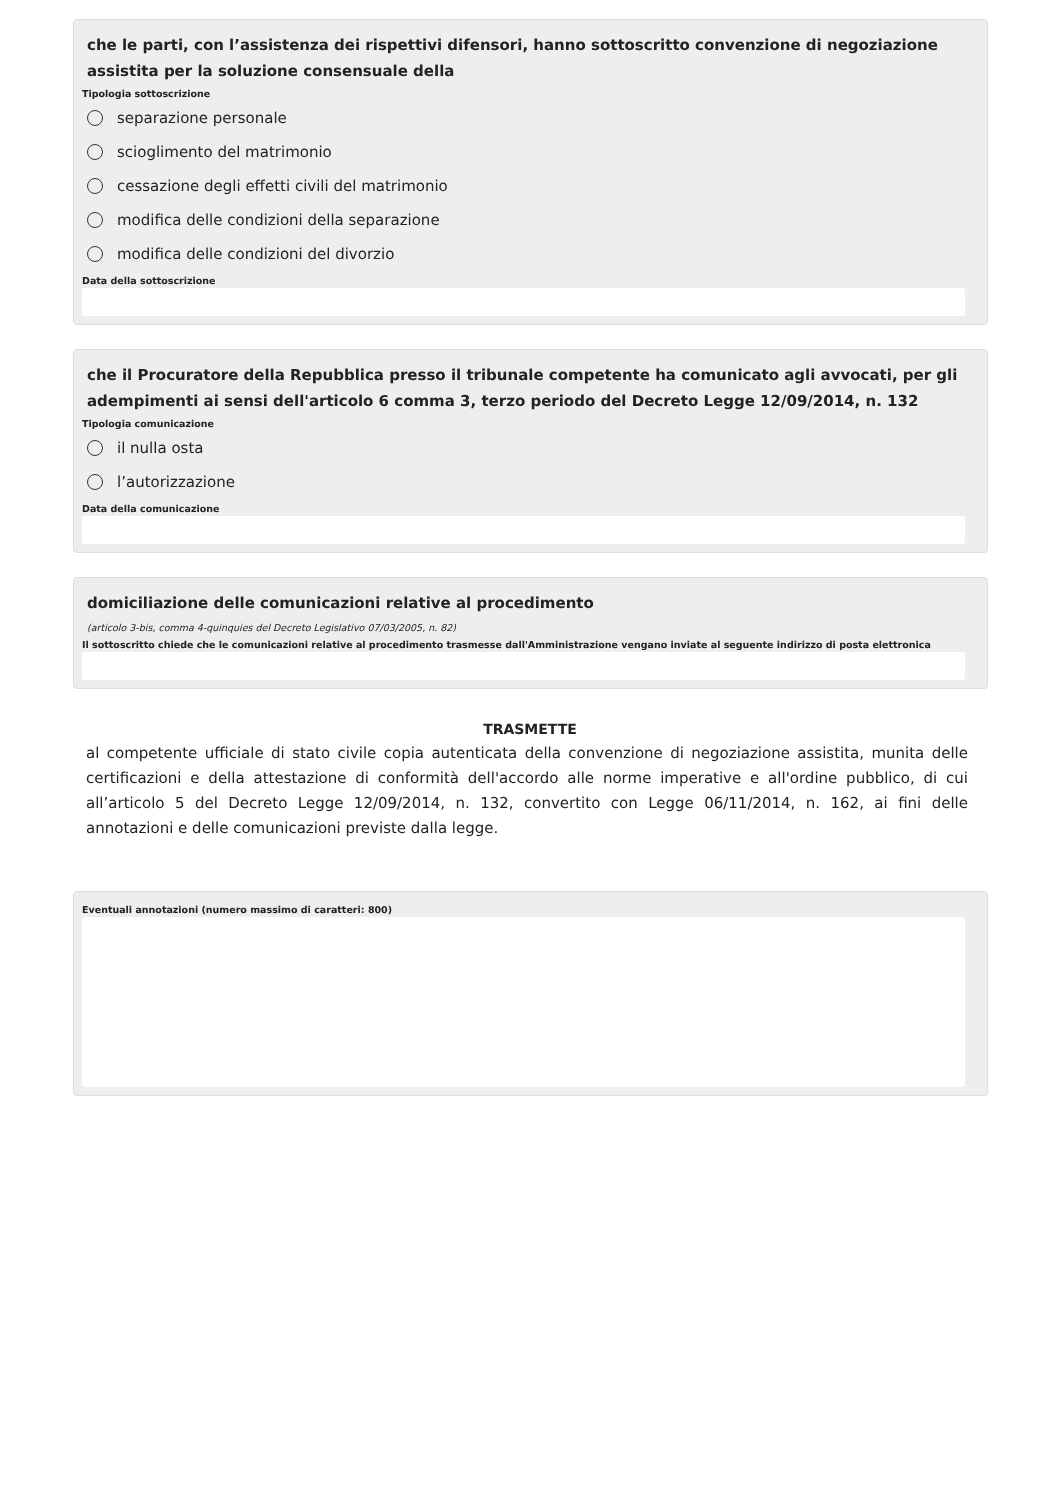che le parti, con l’assistenza dei rispettivi difensori, hanno sottoscritto convenzione di negoziazione assistita per la soluzione consensuale della
Tipologia sottoscrizione
separazione personale
scioglimento del matrimonio
cessazione degli effetti civili del matrimonio
modifica delle condizioni della separazione
modifica delle condizioni del divorzio
Data della sottoscrizione
che il Procuratore della Repubblica presso il tribunale competente ha comunicato agli avvocati, per gli adempimenti ai sensi dell'articolo 6 comma 3, terzo periodo del Decreto Legge 12/09/2014, n. 132
Tipologia comunicazione
il nulla osta
l’autorizzazione
Data della comunicazione
domiciliazione delle comunicazioni relative al procedimento
(articolo 3-bis, comma 4-quinquies del Decreto Legislativo 07/03/2005, n. 82)
Il sottoscritto chiede che le comunicazioni relative al procedimento trasmesse dall'Amministrazione vengano inviate al seguente indirizzo di posta elettronica
TRASMETTE
al competente ufficiale di stato civile copia autenticata della convenzione di negoziazione assistita, munita delle certificazioni e della attestazione di conformità dell'accordo alle norme imperative e all'ordine pubblico, di cui all’articolo 5 del Decreto Legge 12/09/2014, n. 132, convertito con Legge 06/11/2014, n. 162, ai fini delle annotazioni e delle comunicazioni previste dalla legge.
Eventuali annotazioni (numero massimo di caratteri: 800)